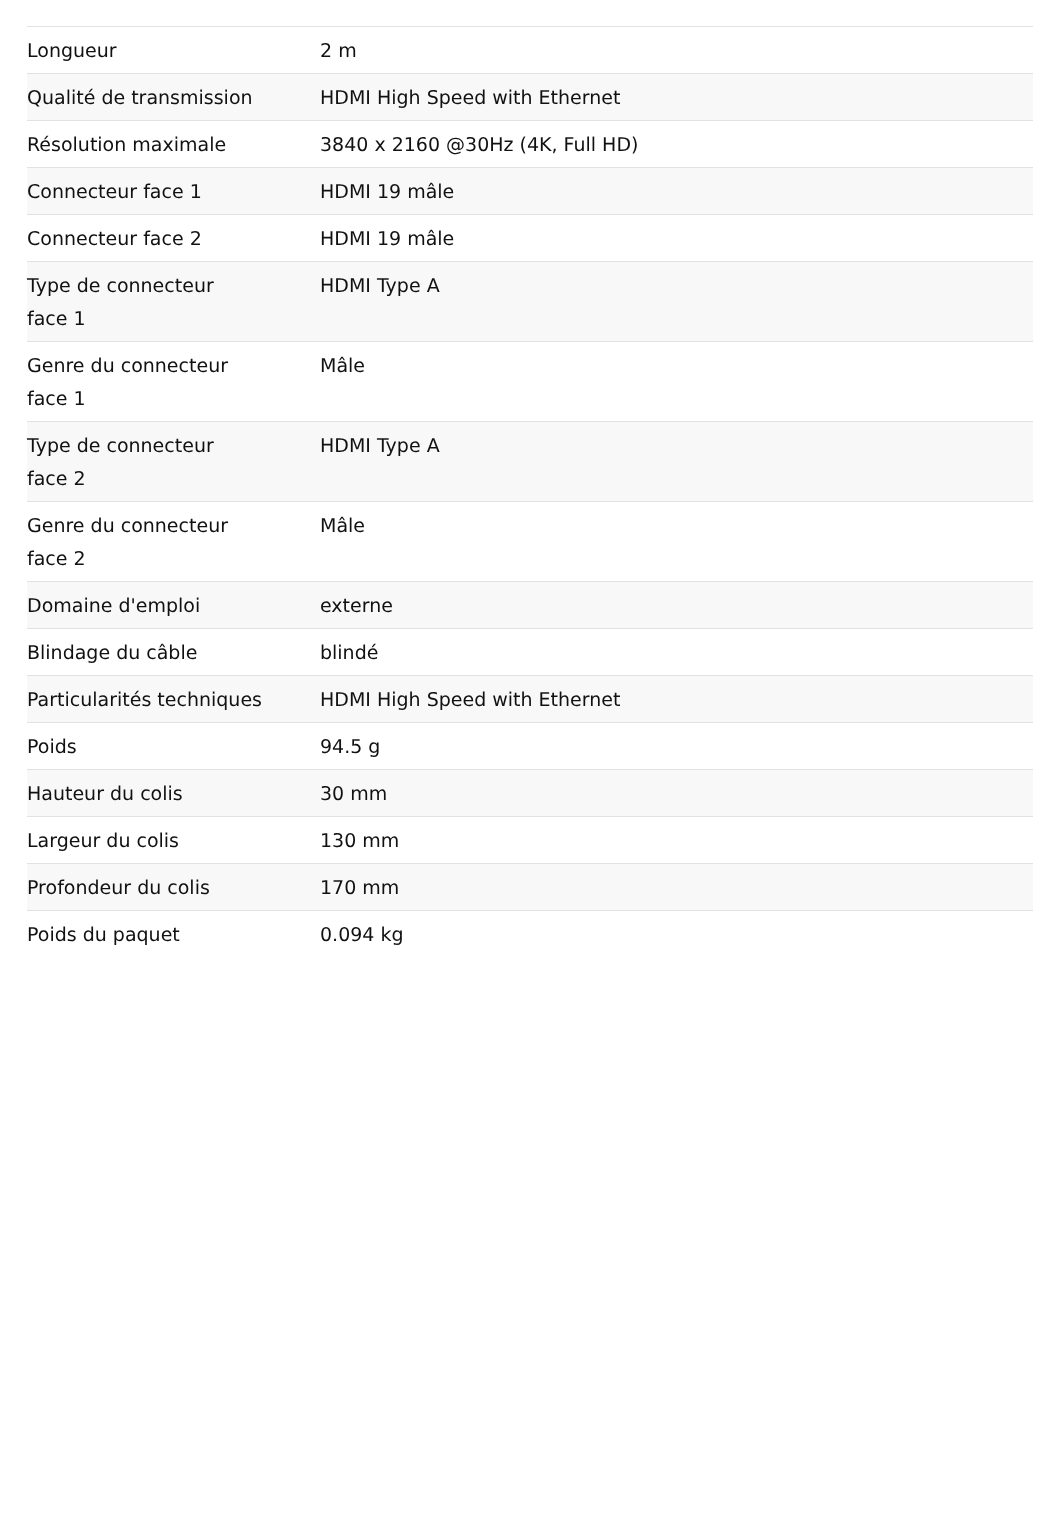| Longueur | 2 m |
| Qualité de transmission | HDMI High Speed with Ethernet |
| Résolution maximale | 3840 x 2160 @30Hz (4K, Full HD) |
| Connecteur face 1 | HDMI 19 mâle |
| Connecteur face 2 | HDMI 19 mâle |
| Type de connecteur face 1 | HDMI Type A |
| Genre du connecteur face 1 | Mâle |
| Type de connecteur face 2 | HDMI Type A |
| Genre du connecteur face 2 | Mâle |
| Domaine d'emploi | externe |
| Blindage du câble | blindé |
| Particularités techniques | HDMI High Speed with Ethernet |
| Poids | 94.5 g |
| Hauteur du colis | 30 mm |
| Largeur du colis | 130 mm |
| Profondeur du colis | 170 mm |
| Poids du paquet | 0.094 kg |